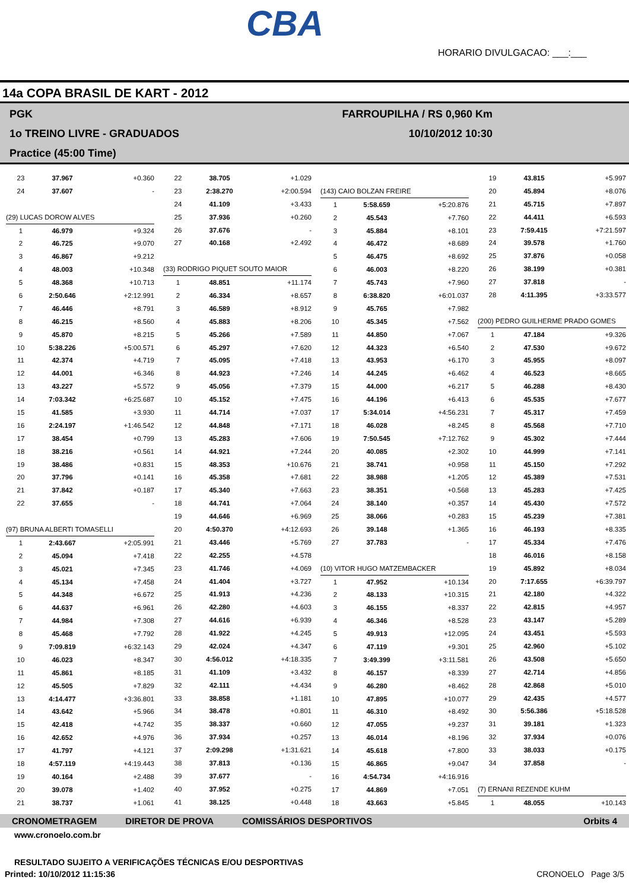CBA
HORARIO DIVULGACAO: ___:___
14a COPA BRASIL DE KART - 2012
PGK
1o TREINO LIVRE - GRADUADOS
Practice (45:00 Time)
FARROUPILHA / RS 0,960 Km
10/10/2012 10:30
| 23 | 37.967 | +0.360 |
| 24 | 37.607 | - |
| (29) LUCAS DOROW ALVES | | |
| 1 | 46.979 | +9.324 |
| 2 | 46.725 | +9.070 |
| 3 | 46.867 | +9.212 |
| 4 | 48.003 | +10.348 |
| 5 | 48.368 | +10.713 |
| 6 | 2:50.646 | +2:12.991 |
| 7 | 46.446 | +8.791 |
| 8 | 46.215 | +8.560 |
| 9 | 45.870 | +8.215 |
| 10 | 5:38.226 | +5:00.571 |
| 11 | 42.374 | +4.719 |
| 12 | 44.001 | +6.346 |
| 13 | 43.227 | +5.572 |
| 14 | 7:03.342 | +6:25.687 |
| 15 | 41.585 | +3.930 |
| 16 | 2:24.197 | +1:46.542 |
| 17 | 38.454 | +0.799 |
| 18 | 38.216 | +0.561 |
| 19 | 38.486 | +0.831 |
| 20 | 37.796 | +0.141 |
| 21 | 37.842 | +0.187 |
| 22 | 37.655 | - |
| (97) BRUNA ALBERTI TOMASELLI | | |
| 1 | 2:43.667 | +2:05.991 |
| 2 | 45.094 | +7.418 |
| 3 | 45.021 | +7.345 |
| 4 | 45.134 | +7.458 |
| 5 | 44.348 | +6.672 |
| 6 | 44.637 | +6.961 |
| 7 | 44.984 | +7.308 |
| 8 | 45.468 | +7.792 |
| 9 | 7:09.819 | +6:32.143 |
| 10 | 46.023 | +8.347 |
| 11 | 45.861 | +8.185 |
| 12 | 45.505 | +7.829 |
| 13 | 4:14.477 | +3:36.801 |
| 14 | 43.642 | +5.966 |
| 15 | 42.418 | +4.742 |
| 16 | 42.652 | +4.976 |
| 17 | 41.797 | +4.121 |
| 18 | 4:57.119 | +4:19.443 |
| 19 | 40.164 | +2.488 |
| 20 | 39.078 | +1.402 |
| 21 | 38.737 | +1.061 |
| 22 | 38.705 | +1.029 |
| 23 | 2:38.270 | +2:00.594 |
| 24 | 41.109 | +3.433 |
| 25 | 37.936 | +0.260 |
| 26 | 37.676 | - |
| 27 | 40.168 | +2.492 |
| (33) RODRIGO PIQUET SOUTO MAIOR | | |
| 1 | 48.851 | +11.174 |
| 2 | 46.334 | +8.657 |
| 3 | 46.589 | +8.912 |
| 4 | 45.883 | +8.206 |
| 5 | 45.266 | +7.589 |
| 6 | 45.297 | +7.620 |
| 7 | 45.095 | +7.418 |
| 8 | 44.923 | +7.246 |
| 9 | 45.056 | +7.379 |
| 10 | 45.152 | +7.475 |
| 11 | 44.714 | +7.037 |
| 12 | 44.848 | +7.171 |
| 13 | 45.283 | +7.606 |
| 14 | 44.921 | +7.244 |
| 15 | 48.353 | +10.676 |
| 16 | 45.358 | +7.681 |
| 17 | 45.340 | +7.663 |
| 18 | 44.741 | +7.064 |
| 19 | 44.646 | +6.969 |
| 20 | 4:50.370 | +4:12.693 |
| 21 | 43.446 | +5.769 |
| 22 | 42.255 | +4.578 |
| 23 | 41.746 | +4.069 |
| 24 | 41.404 | +3.727 |
| 25 | 41.913 | +4.236 |
| 26 | 42.280 | +4.603 |
| 27 | 44.616 | +6.939 |
| 28 | 41.922 | +4.245 |
| 29 | 42.024 | +4.347 |
| 30 | 4:56.012 | +4:18.335 |
| 31 | 41.109 | +3.432 |
| 32 | 42.111 | +4.434 |
| 33 | 38.858 | +1.181 |
| 34 | 38.478 | +0.801 |
| 35 | 38.337 | +0.660 |
| 36 | 37.934 | +0.257 |
| 37 | 2:09.298 | +1:31.621 |
| 38 | 37.813 | +0.136 |
| 39 | 37.677 | - |
| 40 | 37.952 | +0.275 |
| 41 | 38.125 | +0.448 |
| (143) CAIO BOLZAN FREIRE | | |
| 1 | 5:58.659 | +5:20.876 |
| 2 | 45.543 | +7.760 |
| 3 | 45.884 | +8.101 |
| 4 | 46.472 | +8.689 |
| 5 | 46.475 | +8.692 |
| 6 | 46.003 | +8.220 |
| 7 | 45.743 | +7.960 |
| 8 | 6:38.820 | +6:01.037 |
| 9 | 45.765 | +7.982 |
| 10 | 45.345 | +7.562 |
| 11 | 44.850 | +7.067 |
| 12 | 44.323 | +6.540 |
| 13 | 43.953 | +6.170 |
| 14 | 44.245 | +6.462 |
| 15 | 44.000 | +6.217 |
| 16 | 44.196 | +6.413 |
| 17 | 5:34.014 | +4:56.231 |
| 18 | 46.028 | +8.245 |
| 19 | 7:50.545 | +7:12.762 |
| 20 | 40.085 | +2.302 |
| 21 | 38.741 | +0.958 |
| 22 | 38.988 | +1.205 |
| 23 | 38.351 | +0.568 |
| 24 | 38.140 | +0.357 |
| 25 | 38.066 | +0.283 |
| 26 | 39.148 | +1.365 |
| 27 | 37.783 | - |
| (10) VITOR HUGO MATZEMBACKER | | |
| 1 | 47.952 | +10.134 |
| 2 | 48.133 | +10.315 |
| 3 | 46.155 | +8.337 |
| 4 | 46.346 | +8.528 |
| 5 | 49.913 | +12.095 |
| 6 | 47.119 | +9.301 |
| 7 | 3:49.399 | +3:11.581 |
| 8 | 46.157 | +8.339 |
| 9 | 46.280 | +8.462 |
| 10 | 47.895 | +10.077 |
| 11 | 46.310 | +8.492 |
| 12 | 47.055 | +9.237 |
| 13 | 46.014 | +8.196 |
| 14 | 45.618 | +7.800 |
| 15 | 46.865 | +9.047 |
| 16 | 4:54.734 | +4:16.916 |
| 17 | 44.869 | +7.051 |
| 18 | 43.663 | +5.845 |
| 19 | 43.815 | +5.997 |
| 20 | 45.894 | +8.076 |
| 21 | 45.715 | +7.897 |
| 22 | 44.411 | +6.593 |
| 23 | 7:59.415 | +7:21.597 |
| 24 | 39.578 | +1.760 |
| 25 | 37.876 | +0.058 |
| 26 | 38.199 | +0.381 |
| 27 | 37.818 | - |
| 28 | 4:11.395 | +3:33.577 |
| (200) PEDRO GUILHERME PRADO GOMES | | |
| 1 | 47.184 | +9.326 |
| 2 | 47.530 | +9.672 |
| 3 | 45.955 | +8.097 |
| 4 | 46.523 | +8.665 |
| 5 | 46.288 | +8.430 |
| 6 | 45.535 | +7.677 |
| 7 | 45.317 | +7.459 |
| 8 | 45.568 | +7.710 |
| 9 | 45.302 | +7.444 |
| 10 | 44.999 | +7.141 |
| 11 | 45.150 | +7.292 |
| 12 | 45.389 | +7.531 |
| 13 | 45.283 | +7.425 |
| 14 | 45.430 | +7.572 |
| 15 | 45.239 | +7.381 |
| 16 | 46.193 | +8.335 |
| 17 | 45.334 | +7.476 |
| 18 | 46.016 | +8.158 |
| 19 | 45.892 | +8.034 |
| 20 | 7:17.655 | +6:39.797 |
| 21 | 42.180 | +4.322 |
| 22 | 42.815 | +4.957 |
| 23 | 43.147 | +5.289 |
| 24 | 43.451 | +5.593 |
| 25 | 42.960 | +5.102 |
| 26 | 43.508 | +5.650 |
| 27 | 42.714 | +4.856 |
| 28 | 42.868 | +5.010 |
| 29 | 42.435 | +4.577 |
| 30 | 5:56.386 | +5:18.528 |
| 31 | 39.181 | +1.323 |
| 32 | 37.934 | +0.076 |
| 33 | 38.033 | +0.175 |
| 34 | 37.858 | - |
| (7) ERNANI REZENDE KUHM | | |
| 1 | 48.055 | +10.143 |
CRONOMETRAGEM DIRETOR DE PROVA COMISSÁRIOS DESPORTIVOS Orbits 4
www.cronoelo.com.br
RESULTADO SUJEITO A VERIFICAÇÕES TÉCNICAS E/OU DESPORTIVAS
Printed: 10/10/2012 11:15:36 CRONOELO Page 3/5